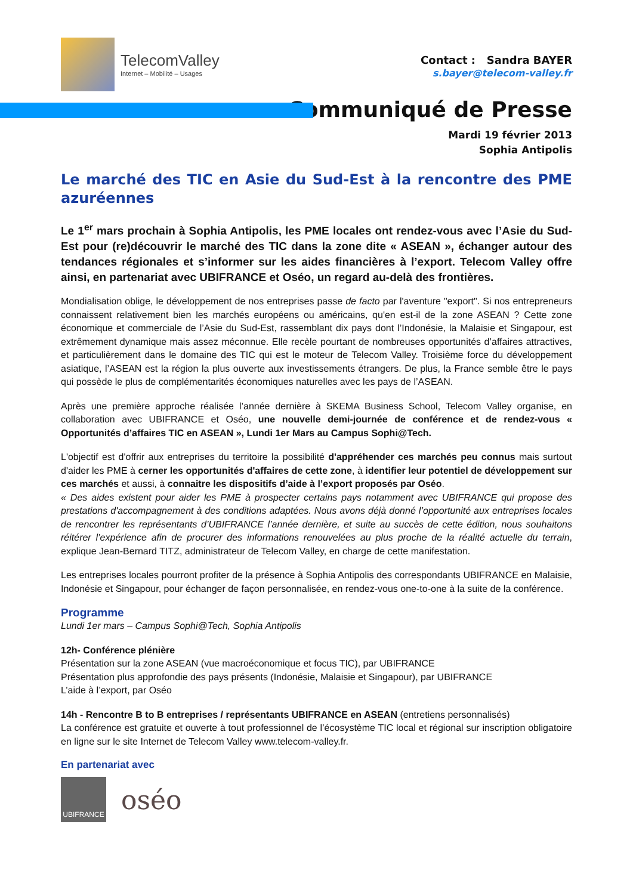TelecomValley
Internet – Mobilité – Usages
Contact : Sandra BAYER
s.bayer@telecom-valley.fr
Communiqué de Presse
Mardi 19 février 2013
Sophia Antipolis
Le marché des TIC en Asie du Sud-Est à la rencontre des PME azuréennes
Le 1<sup>er</sup> mars prochain à Sophia Antipolis, les PME locales ont rendez-vous avec l’Asie du Sud-Est pour (re)découvrir le marché des TIC dans la zone dite « ASEAN », échanger autour des tendances régionales et s’informer sur les aides financières à l’export. Telecom Valley offre ainsi, en partenariat avec UBIFRANCE et Oséo, un regard au-delà des frontières.
Mondialisation oblige, le développement de nos entreprises passe de facto par l'aventure "export". Si nos entrepreneurs connaissent relativement bien les marchés européens ou américains, qu'en est-il de la zone ASEAN ? Cette zone économique et commerciale de l’Asie du Sud-Est, rassemblant dix pays dont l’Indonésie, la Malaisie et Singapour, est extrêmement dynamique mais assez méconnue. Elle recèle pourtant de nombreuses opportunités d’affaires attractives, et particulièrement dans le domaine des TIC qui est le moteur de Telecom Valley. Troisième force du développement asiatique, l’ASEAN est la région la plus ouverte aux investissements étrangers. De plus, la France semble être le pays qui possède le plus de complémentarités économiques naturelles avec les pays de l’ASEAN.
Après une première approche réalisée l’année dernière à SKEMA Business School, Telecom Valley organise, en collaboration avec UBIFRANCE et Oséo, une nouvelle demi-journée de conférence et de rendez-vous « Opportunités d’affaires TIC en ASEAN », Lundi 1er Mars au Campus Sophi@Tech.
L'objectif est d'offrir aux entreprises du territoire la possibilité d'appréhender ces marchés peu connus mais surtout d'aider les PME à cerner les opportunités d'affaires de cette zone, à identifier leur potentiel de développement sur ces marchés et aussi, à connaitre les dispositifs d’aide à l’export proposés par Oséo.
« Des aides existent pour aider les PME à prospecter certains pays notamment avec UBIFRANCE qui propose des prestations d'accompagnement à des conditions adaptées. Nous avons déjà donné l’opportunité aux entreprises locales de rencontrer les représentants d’UBIFRANCE l’année dernière, et suite au succès de cette édition, nous souhaitons réitérer l’expérience afin de procurer des informations renouvelées au plus proche de la réalité actuelle du terrain, explique Jean-Bernard TITZ, administrateur de Telecom Valley, en charge de cette manifestation.
Les entreprises locales pourront profiter de la présence à Sophia Antipolis des correspondants UBIFRANCE en Malaisie, Indonésie et Singapour, pour échanger de façon personnalisée, en rendez-vous one-to-one à la suite de la conférence.
Programme
Lundi 1er mars – Campus Sophi@Tech, Sophia Antipolis
12h- Conférence plénière
Présentation sur la zone ASEAN (vue macroéconomique et focus TIC), par UBIFRANCE
Présentation plus approfondie des pays présents (Indonésie, Malaisie et Singapour), par UBIFRANCE
L’aide à l’export, par Oséo
14h - Rencontre B to B entreprises / représentants UBIFRANCE en ASEAN (entretiens personnalisés)
La conférence est gratuite et ouverte à tout professionnel de l’écosystème TIC local et régional sur inscription obligatoire en ligne sur le site Internet de Telecom Valley www.telecom-valley.fr.
En partenariat avec
UBIFRANCE
oséo